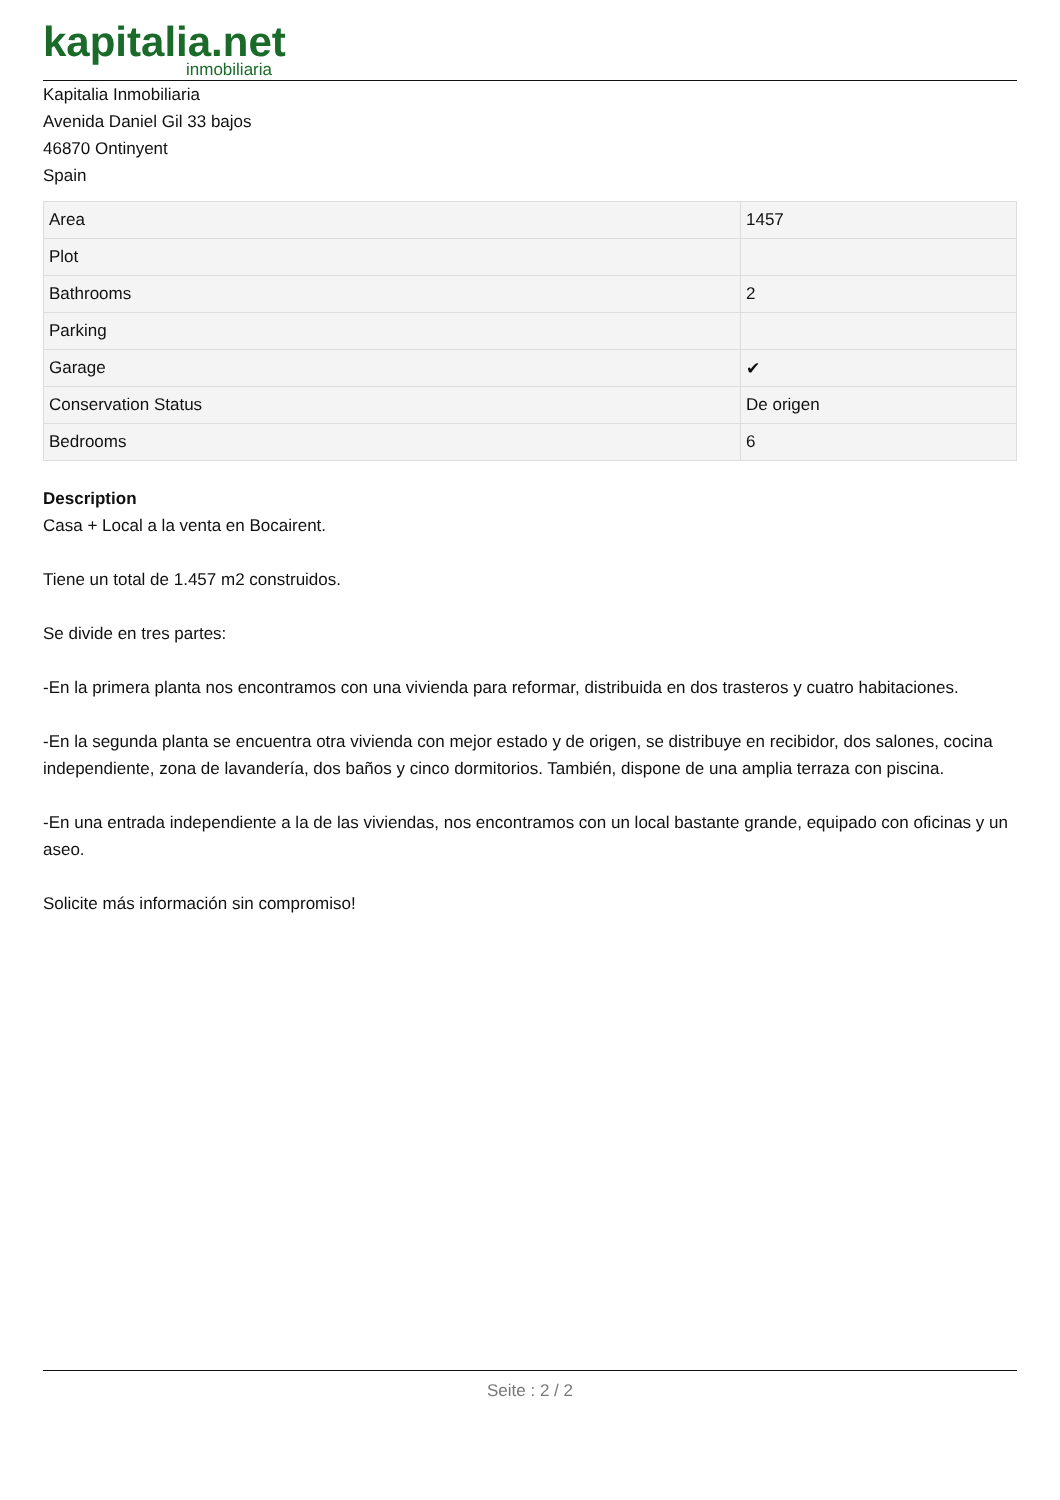kapitalia.net
inmobiliaria
Kapitalia Inmobiliaria
Avenida Daniel Gil 33 bajos
46870 Ontinyent
Spain
| Area | 1457 |
| Plot | |
| Bathrooms | 2 |
| Parking | |
| Garage | ✔ |
| Conservation Status | De origen |
| Bedrooms | 6 |
Description
Casa + Local a la venta en Bocairent.
Tiene un total de 1.457 m2 construidos.
Se divide en tres partes:
-En la primera planta nos encontramos con una vivienda para reformar, distribuida en dos trasteros y cuatro habitaciones.
-En la segunda planta se encuentra otra vivienda con mejor estado y de origen, se distribuye en recibidor, dos salones, cocina independiente, zona de lavandería, dos baños y cinco dormitorios. También, dispone de una amplia terraza con piscina.
-En una entrada independiente a la de las viviendas, nos encontramos con un local bastante grande, equipado con oficinas y un aseo.
Solicite más información sin compromiso!
Seite : 2 / 2